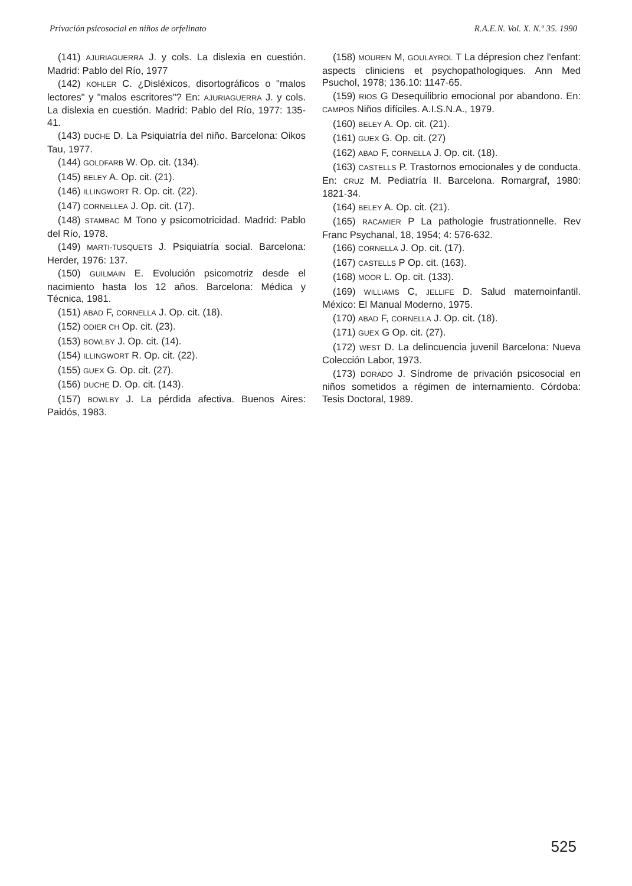Privación psicosocial en niños de orfelinato R.A.E.N. Vol. X. N.º 35. 1990
(141) AJURIAGUERRA J. y cols. La dislexia en cuestión. Madrid: Pablo del Río, 1977
(142) KOHLER C. ¿Disléxicos, disortográficos o "malos lectores" y "malos escritores"? En: AJURIAGUERRA J. y cols. La dislexia en cuestión. Madrid: Pablo del Río, 1977: 135-41.
(143) DUCHE D. La Psiquiatría del niño. Barcelona: Oikos Tau, 1977.
(144) GOLDFARB W. Op. cit. (134).
(145) BELEY A. Op. cit. (21).
(146) ILLINGWORT R. Op. cit. (22).
(147) CORNELLEA J. Op. cit. (17).
(148) STAMBAC M Tono y psicomotricidad. Madrid: Pablo del Río, 1978.
(149) MARTI-TUSQUETS J. Psiquiatría social. Barcelona: Herder, 1976: 137.
(150) GUILMAIN E. Evolución psicomotriz desde el nacimiento hasta los 12 años. Barcelona: Médica y Técnica, 1981.
(151) ABAD F, CORNELLA J. Op. cit. (18).
(152) ODIER CH Op. cit. (23).
(153) BOWLBY J. Op. cit. (14).
(154) ILLINGWORT R. Op. cit. (22).
(155) GUEX G. Op. cit. (27).
(156) DUCHE D. Op. cit. (143).
(157) BOWLBY J. La pérdida afectiva. Buenos Aires: Paidós, 1983.
(158) MOUREN M, GOULAYROL T La dépresion chez l'enfant: aspects cliniciens et psychopathologiques. Ann Med Psuchol, 1978; 136.10: 1147-65.
(159) RIOS G Desequilibrio emocional por abandono. En: CAMPOS Niños difíciles. A.I.S.N.A., 1979.
(160) BELEY A. Op. cit. (21).
(161) GUEX G. Op. cit. (27)
(162) ABAD F, CORNELLA J. Op. cit. (18).
(163) CASTELLS P. Trastornos emocionales y de conducta. En: CRUZ M. Pediatría II. Barcelona. Romargraf, 1980: 1821-34.
(164) BELEY A. Op. cit. (21).
(165) RACAMIER P La pathologie frustrationnelle. Rev Franc Psychanal, 18, 1954; 4: 576-632.
(166) CORNELLA J. Op. cit. (17).
(167) CASTELLS P Op. cit. (163).
(168) MOOR L. Op. cit. (133).
(169) WILLIAMS C, JELLIFE D. Salud maternoinfantil. México: El Manual Moderno, 1975.
(170) ABAD F, CORNELLA J. Op. cit. (18).
(171) GUEX G Op. cit. (27).
(172) WEST D. La delincuencia juvenil Barcelona: Nueva Colección Labor, 1973.
(173) DORADO J. Síndrome de privación psicosocial en niños sometidos a régimen de internamiento. Córdoba: Tesis Doctoral, 1989.
525